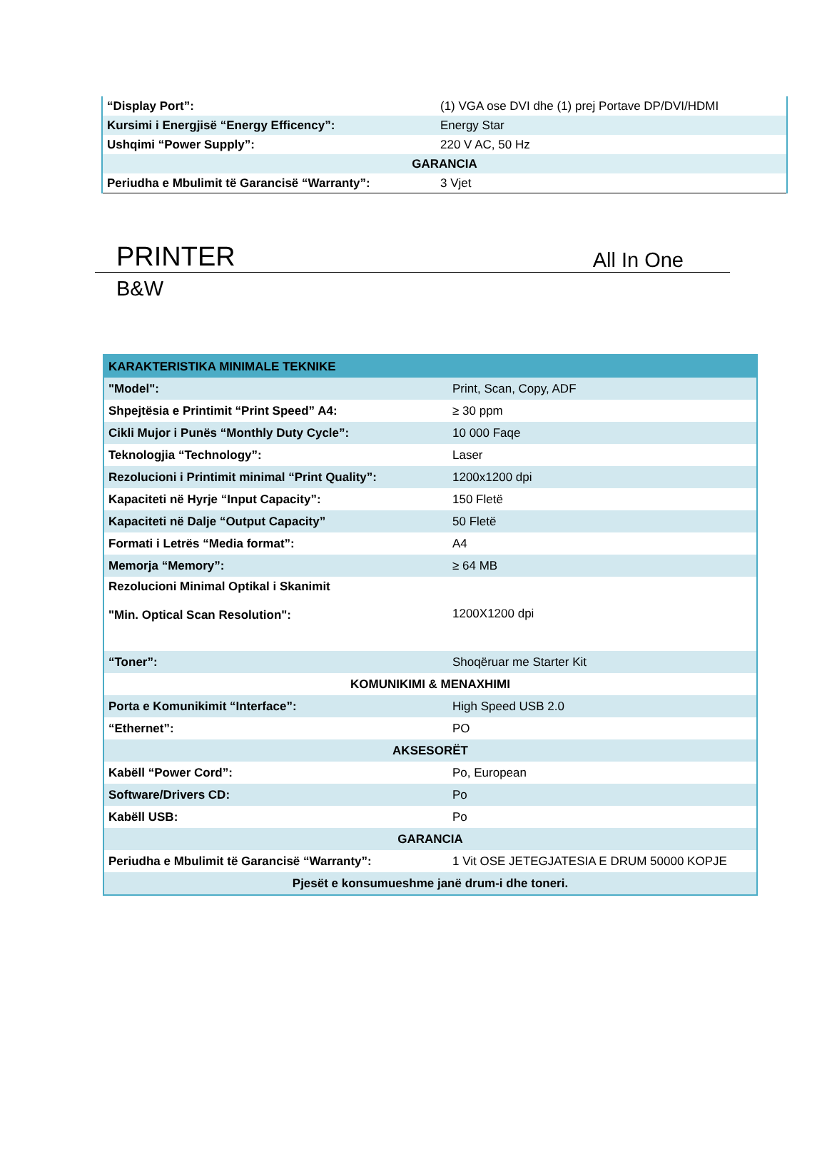| “Display Port”: | (1) VGA ose DVI dhe (1) prej Portave DP/DVI/HDMI |
| Kursimi i Energjisë “Energy Efficency”: | Energy Star |
| Ushqimi “Power Supply”: | 220 V AC, 50 Hz |
| GARANCIA | |
| Periudha e Mbulimit të Garancisë “Warranty”: | 3 Vjet |
PRINTER All In One
B&W
| KARAKTERISTIKA MINIMALE TEKNIKE | |
| "Model": | Print, Scan, Copy, ADF |
| Shpejtësia e Printimit “Print Speed” A4: | ≥ 30 ppm |
| Cikli Mujor i Punës “Monthly Duty Cycle”: | 10 000 Faqe |
| Teknologjia “Technology”: | Laser |
| Rezolucioni i Printimit minimal “Print Quality”: | 1200x1200 dpi |
| Kapaciteti në Hyrje “Input Capacity”: | 150 Fletë |
| Kapaciteti në Dalje “Output Capacity” | 50 Fletë |
| Formati i Letrës “Media format”: | A4 |
| Memorja “Memory”: | ≥ 64 MB |
| Rezolucioni Minimal Optikal i Skanimit "Min. Optical Scan Resolution": | 1200X1200 dpi |
| “Toner”: | Shoqëruar me Starter Kit |
| KOMUNIKIMI & MENAXHIMI | |
| Porta e Komunikimit “Interface”: | High Speed USB 2.0 |
| “Ethernet”: | PO |
| AKSESORËT | |
| Kabëll “Power Cord”: | Po, European |
| Software/Drivers CD: | Po |
| Kabëll USB: | Po |
| GARANCIA | |
| Periudha e Mbulimit të Garancisë “Warranty”: | 1 Vit OSE JETEGJATESIA E DRUM 50000 KOPJE |
| Pjesët e konsumueshme janë drum-i dhe toneri. | |